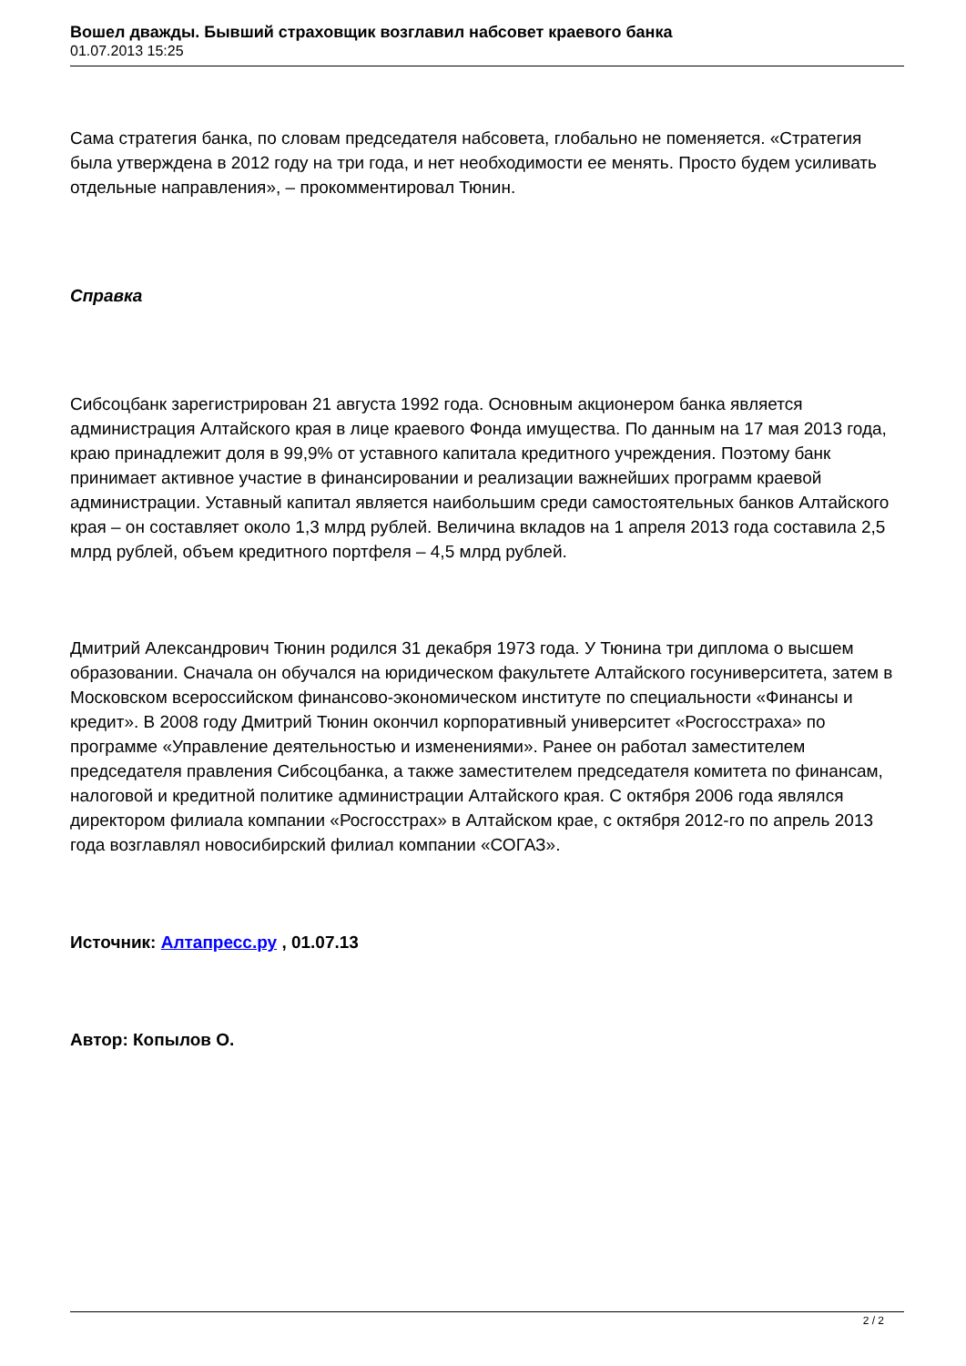Вошел дважды. Бывший страховщик возглавил набсовет краевого банка
01.07.2013 15:25
Сама стратегия банка, по словам председателя набсовета, глобально не поменяется. «Стратегия была утверждена в 2012 году на три года, и нет необходимости ее менять. Просто будем усиливать отдельные направления», – прокомментировал Тюнин.
Справка
Сибсоцбанк зарегистрирован 21 августа 1992 года. Основным акционером банка является администрация Алтайского края в лице краевого Фонда имущества. По данным на 17 мая 2013 года, краю принадлежит доля в 99,9% от уставного капитала кредитного учреждения. Поэтому банк принимает активное участие в финансировании и реализации важнейших программ краевой администрации. Уставный капитал является наибольшим среди самостоятельных банков Алтайского края – он составляет около 1,3 млрд рублей. Величина вкладов на 1 апреля 2013 года составила 2,5 млрд рублей, объем кредитного портфеля – 4,5 млрд рублей.
Дмитрий Александрович Тюнин родился 31 декабря 1973 года. У Тюнина три диплома о высшем образовании. Сначала он обучался на юридическом факультете Алтайского госуниверситета, затем в Московском всероссийском финансово-экономическом институте по специальности «Финансы и кредит». В 2008 году Дмитрий Тюнин окончил корпоративный университет «Росгосстраха» по программе «Управление деятельностью и изменениями». Ранее он работал заместителем председателя правления Сибсоцбанка, а также заместителем председателя комитета по финансам, налоговой и кредитной политике администрации Алтайского края. С октября 2006 года являлся директором филиала компании «Росгосстрах» в Алтайском крае, с октября 2012-го по апрель 2013 года возглавлял новосибирский филиал компании «СОГАЗ».
Источник: Алтапресс.ру , 01.07.13
Автор: Копылов О.
2 / 2